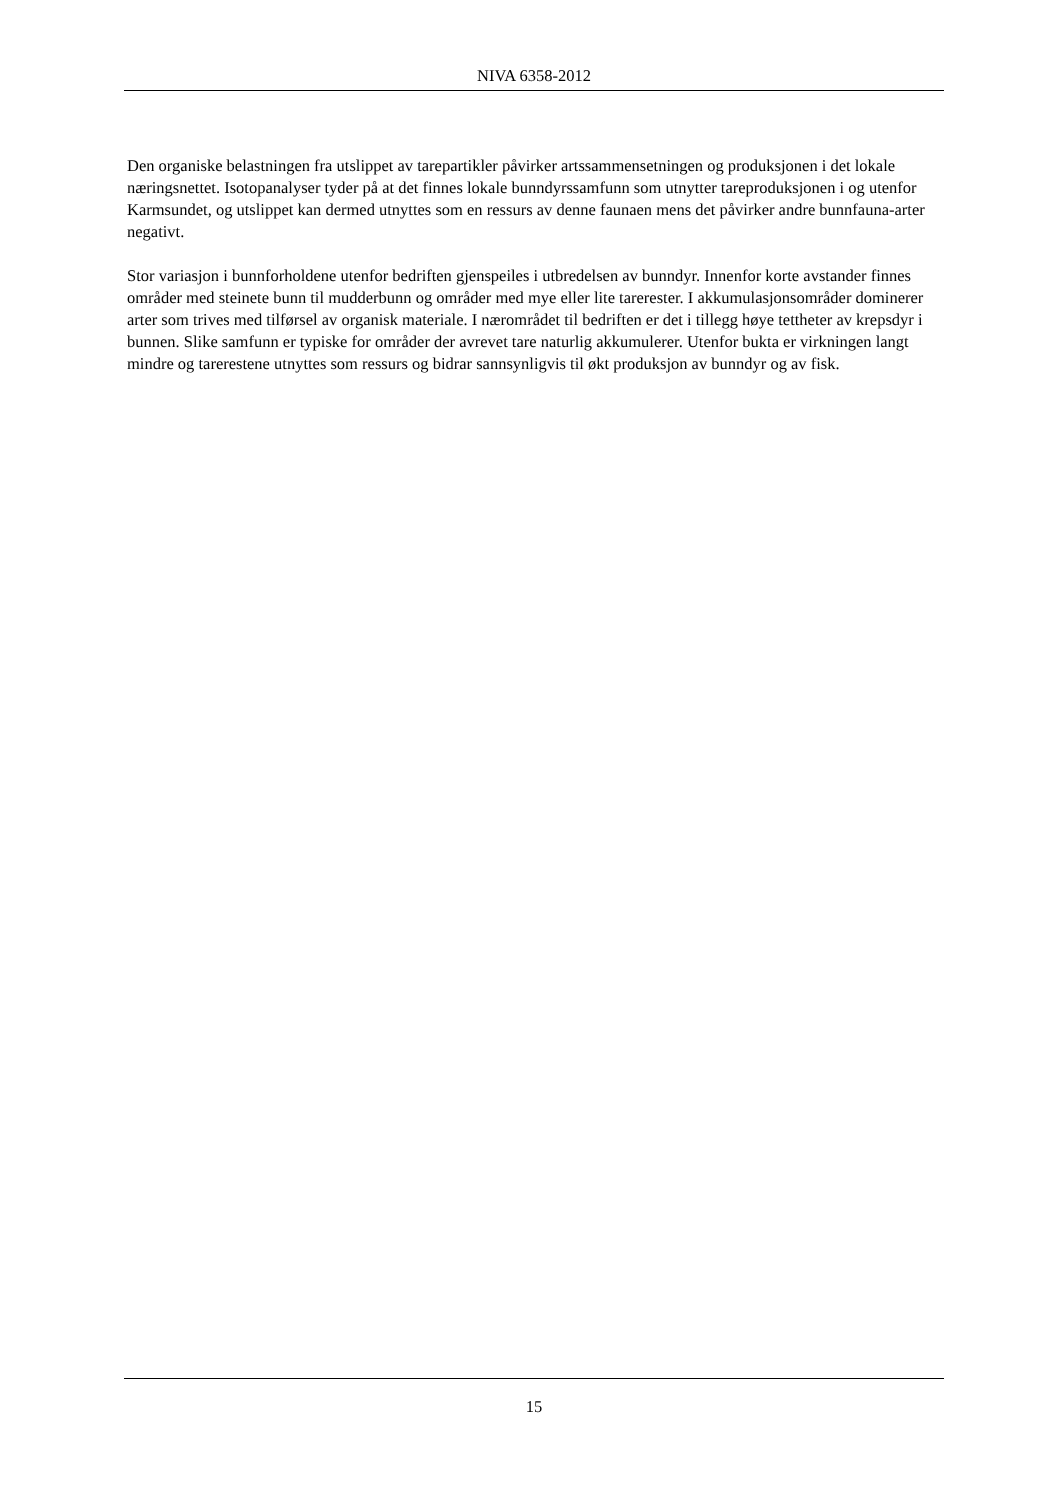NIVA 6358-2012
Den organiske belastningen fra utslippet av tarepartikler påvirker artssammensetningen og produksjonen i det lokale næringsnettet. Isotopanalyser tyder på at det finnes lokale bunndyrssamfunn som utnytter tareproduksjonen i og utenfor Karmsundet, og utslippet kan dermed utnyttes som en ressurs av denne faunaen mens det påvirker andre bunnfauna-arter negativt.
Stor variasjon i bunnforholdene utenfor bedriften gjenspeiles i utbredelsen av bunndyr. Innenfor korte avstander finnes områder med steinete bunn til mudderbunn og områder med mye eller lite tarerester. I akkumulasjonsområder dominerer arter som trives med tilførsel av organisk materiale. I nærområdet til bedriften er det i tillegg høye tettheter av krepsdyr i bunnen. Slike samfunn er typiske for områder der avrevet tare naturlig akkumulerer. Utenfor bukta er virkningen langt mindre og tarerestene utnyttes som ressurs og bidrar sannsynligvis til økt produksjon av bunndyr og av fisk.
15